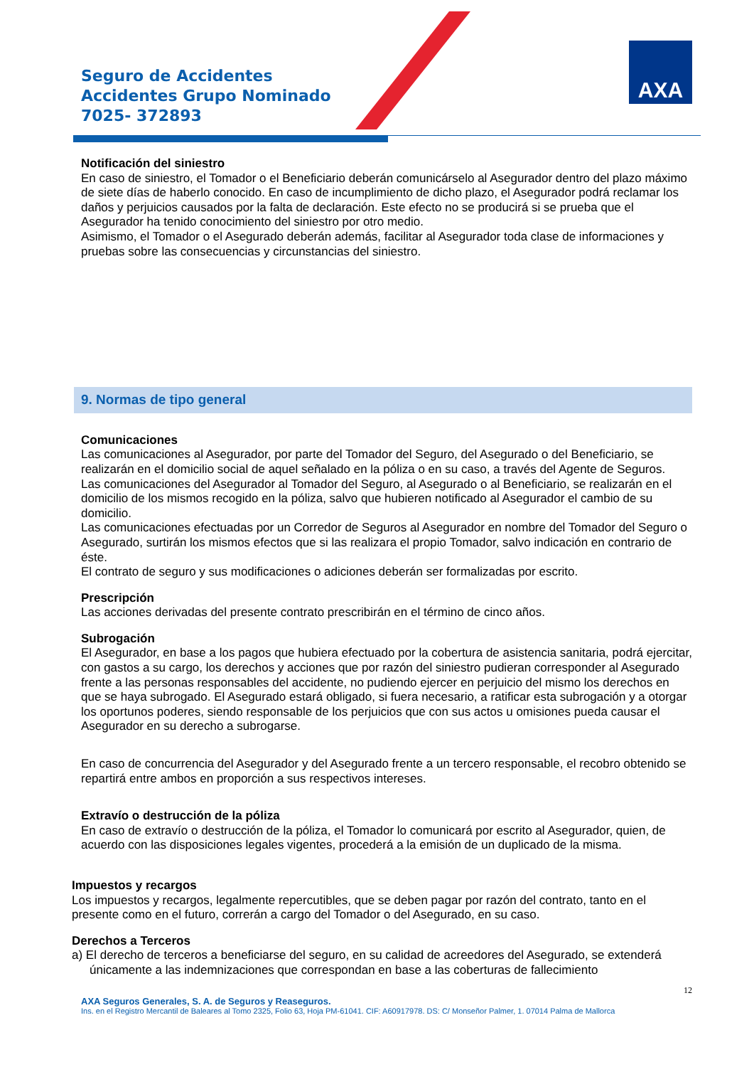Seguro de Accidentes
Accidentes Grupo Nominado
7025- 372893
AXA
Notificación del siniestro
En caso de siniestro, el Tomador o el Beneficiario deberán comunicárselo al Asegurador dentro del plazo máximo de siete días de haberlo conocido. En caso de incumplimiento de dicho plazo, el Asegurador podrá reclamar los daños y perjuicios causados por la falta de declaración. Este efecto no se producirá si se prueba que el Asegurador ha tenido conocimiento del siniestro por otro medio.
Asimismo, el Tomador o el Asegurado deberán además, facilitar al Asegurador toda clase de informaciones y pruebas sobre las consecuencias y circunstancias del siniestro.
9. Normas de tipo general
Comunicaciones
Las comunicaciones al Asegurador, por parte del Tomador del Seguro, del Asegurado o del Beneficiario, se realizarán en el domicilio social de aquel señalado en la póliza o en su caso, a través del Agente de Seguros.
Las comunicaciones del Asegurador al Tomador del Seguro, al Asegurado o al Beneficiario, se realizarán en el domicilio de los mismos recogido en la póliza, salvo que hubieren notificado al Asegurador el cambio de su domicilio.
Las comunicaciones efectuadas por un Corredor de Seguros al Asegurador en nombre del Tomador del Seguro o Asegurado, surtirán los mismos efectos que si las realizara el propio Tomador, salvo indicación en contrario de éste.
El contrato de seguro y sus modificaciones o adiciones deberán ser formalizadas por escrito.
Prescripción
Las acciones derivadas del presente contrato prescribirán en el término de cinco años.
Subrogación
El Asegurador, en base a los pagos que hubiera efectuado por la cobertura de asistencia sanitaria, podrá ejercitar, con gastos a su cargo, los derechos y acciones que por razón del siniestro pudieran corresponder al Asegurado frente a las personas responsables del accidente, no pudiendo ejercer en perjuicio del mismo los derechos en que se haya subrogado. El Asegurado estará obligado, si fuera necesario, a ratificar esta subrogación y a otorgar los oportunos poderes, siendo responsable de los perjuicios que con sus actos u omisiones pueda causar el Asegurador en su derecho a subrogarse.
En caso de concurrencia del Asegurador y del Asegurado frente a un tercero responsable, el recobro obtenido se repartirá entre ambos en proporción a sus respectivos intereses.
Extravío o destrucción de la póliza
En caso de extravío o destrucción de la póliza, el Tomador lo comunicará por escrito al Asegurador, quien, de acuerdo con las disposiciones legales vigentes, procederá a la emisión de un duplicado de la misma.
Impuestos y recargos
Los impuestos y recargos, legalmente repercutibles, que se deben pagar por razón del contrato, tanto en el presente como en el futuro, correrán a cargo del Tomador o del Asegurado, en su caso.
Derechos a Terceros
a) El derecho de terceros a beneficiarse del seguro, en su calidad de acreedores del Asegurado, se extenderá únicamente a las indemnizaciones que correspondan en base a las coberturas de fallecimiento
12
AXA Seguros Generales, S. A. de Seguros y Reaseguros.
Ins. en el Registro Mercantil de Baleares al Tomo 2325, Folio 63, Hoja PM-61041. CIF: A60917978. DS: C/ Monseñor Palmer, 1. 07014 Palma de Mallorca